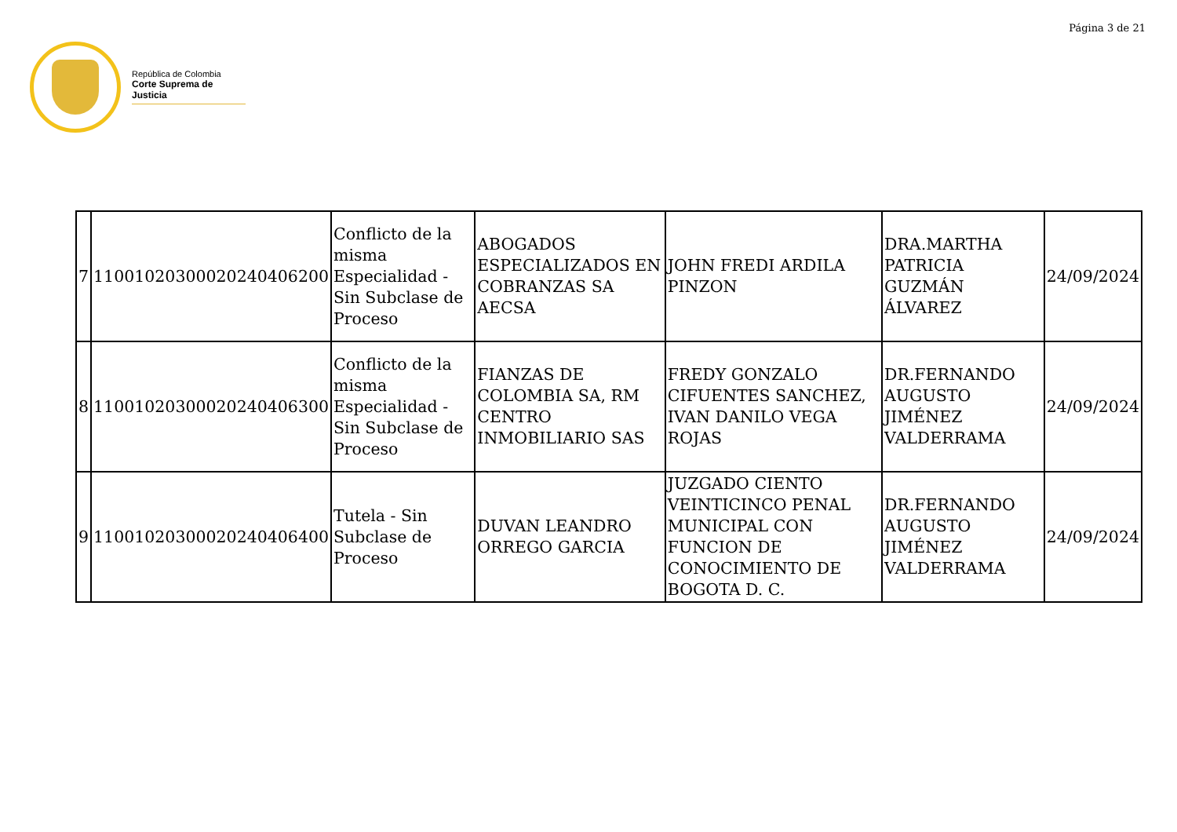Página 3 de 21
República de Colombia
Corte Suprema de Justicia
| 7 | 11001020300020240406200 | Conflicto de la misma Especialidad - Sin Subclase de Proceso | ABOGADOS ESPECIALIZADOS EN COBRANZAS SA AECSA | JOHN FREDI ARDILA PINZON | DRA.MARTHA PATRICIA GUZMÁN ÁLVAREZ | 24/09/2024 |
| 8 | 11001020300020240406300 | Conflicto de la misma Especialidad - Sin Subclase de Proceso | FIANZAS DE COLOMBIA SA, RM CENTRO INMOBILIARIO SAS | FREDY GONZALO CIFUENTES SANCHEZ, IVAN DANILO VEGA ROJAS | DR.FERNANDO AUGUSTO JIMÉNEZ VALDERRAMA | 24/09/2024 |
| 9 | 11001020300020240406400 | Tutela - Sin Subclase de Proceso | DUVAN LEANDRO ORREGO GARCIA | JUZGADO CIENTO VEINTICINCO PENAL MUNICIPAL CON FUNCION DE CONOCIMIENTO DE BOGOTA D. C. | DR.FERNANDO AUGUSTO JIMÉNEZ VALDERRAMA | 24/09/2024 |